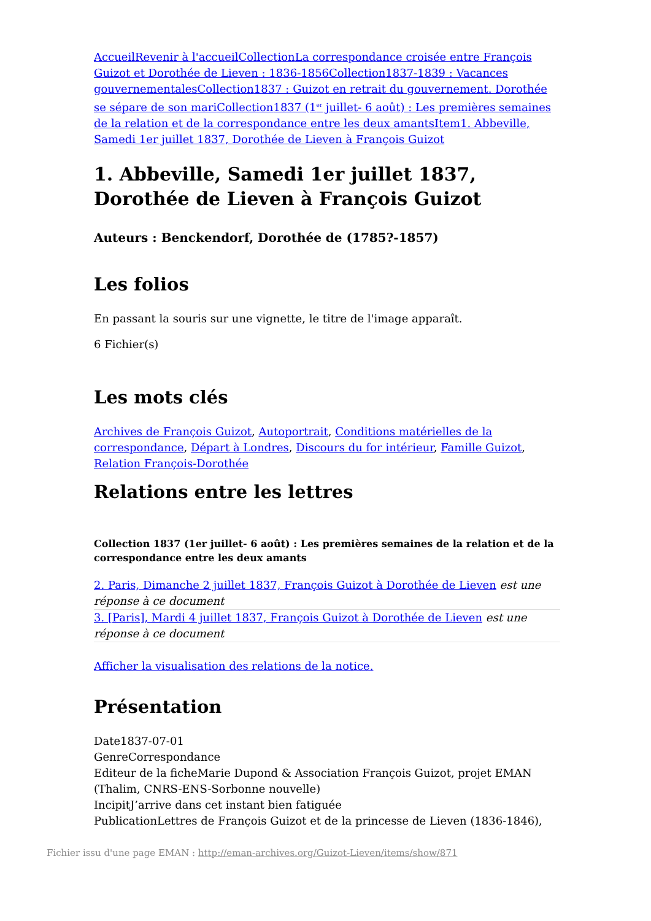Accueil Revenir à l'accueil Collection La correspondance croisée entre François Guizot et Dorothée de Lieven : 1836-1856 Collection 1837-1839 : Vacances gouvernementales Collection 1837 : Guizot en retrait du gouvernement. Dorothée se sépare de son mari Collection 1837 (1<sup>er</sup> juillet- 6 août) : Les premières semaines de la relation et de la correspondance entre les deux amants Item 1. Abbeville, Samedi 1er juillet 1837, Dorothée de Lieven à François Guizot
1. Abbeville, Samedi 1er juillet 1837, Dorothée de Lieven à François Guizot
Auteurs : Benckendorf, Dorothée de (1785?-1857)
Les folios
En passant la souris sur une vignette, le titre de l'image apparaît.
6 Fichier(s)
Les mots clés
Archives de François Guizot, Autoportrait, Conditions matérielles de la correspondance, Départ à Londres, Discours du for intérieur, Famille Guizot, Relation François-Dorothée
Relations entre les lettres
Collection 1837 (1er juillet- 6 août) : Les premières semaines de la relation et de la correspondance entre les deux amants
2. Paris, Dimanche 2 juillet 1837, François Guizot à Dorothée de Lieven est une réponse à ce document
3. [Paris], Mardi 4 juillet 1837, François Guizot à Dorothée de Lieven est une réponse à ce document
Afficher la visualisation des relations de la notice.
Présentation
Date1837-07-01
GenreCorrespondance
Editeur de la ficheMarie Dupond & Association François Guizot, projet EMAN (Thalim, CNRS-ENS-Sorbonne nouvelle)
IncipitJ’arrive dans cet instant bien fatiguée
PublicationLettres de François Guizot et de la princesse de Lieven (1836-1846),
Fichier issu d'une page EMAN : http://eman-archives.org/Guizot-Lieven/items/show/871